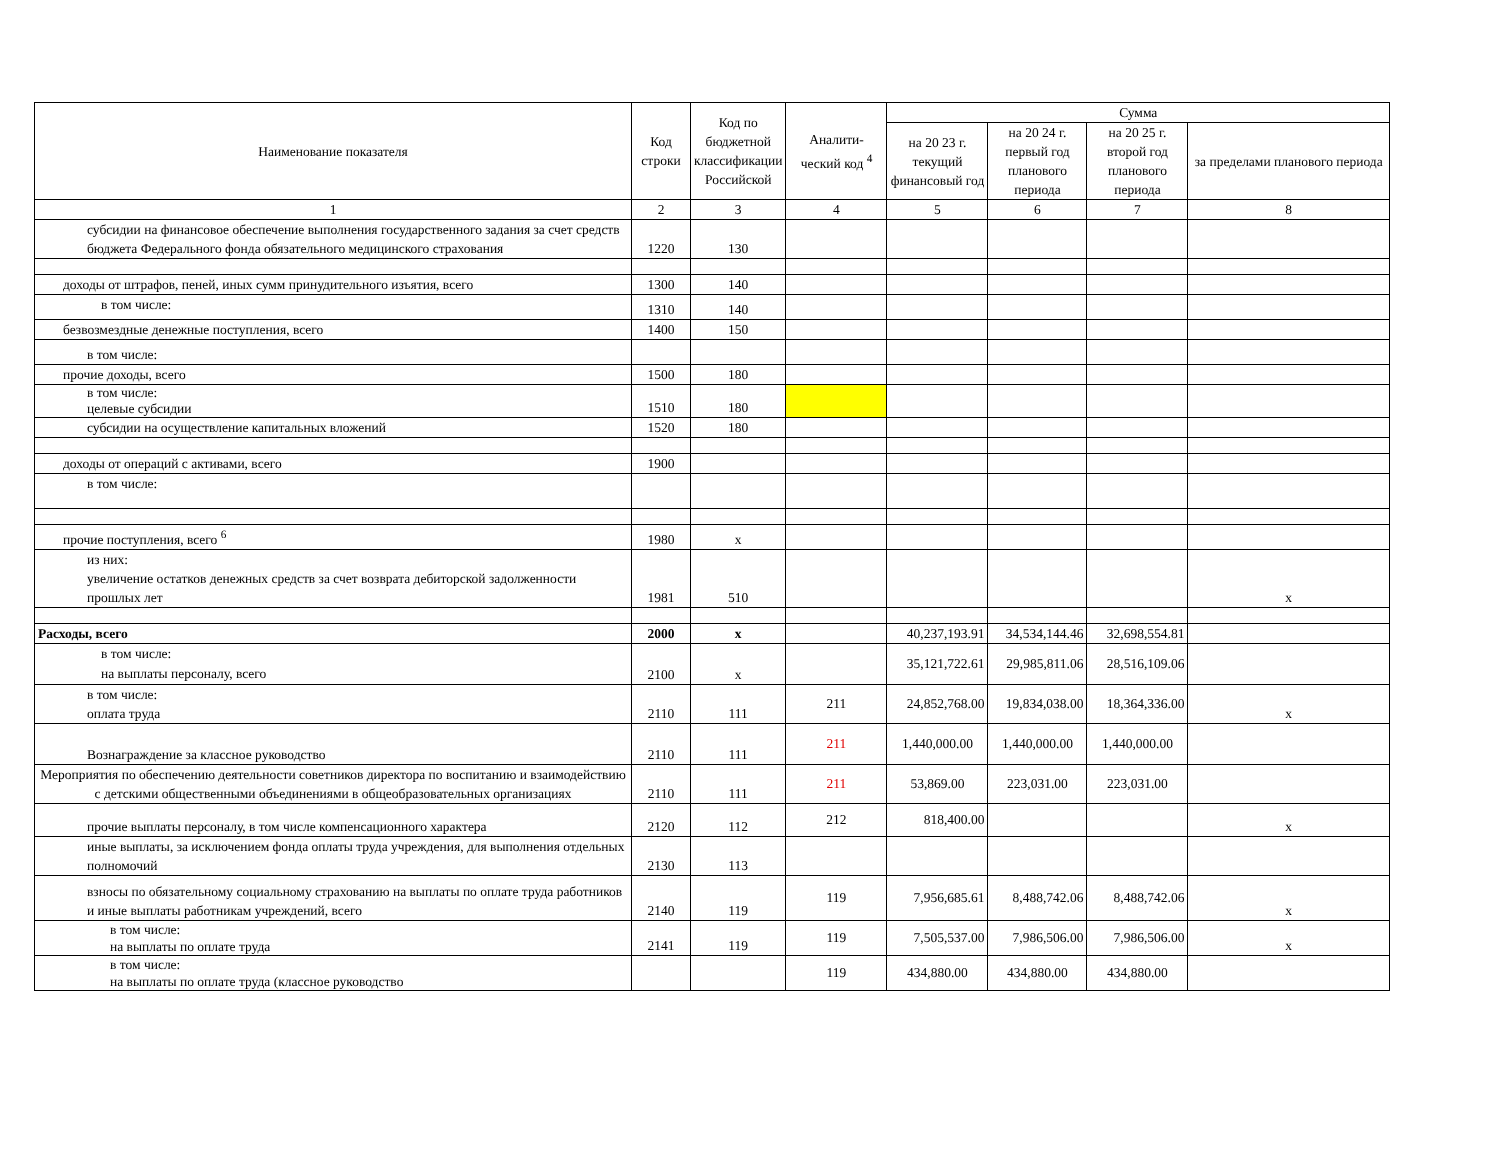| Наименование показателя | Код строки | Код по бюджетной классификации Российской | Аналити-ческий код <sup>4</sup> | Сумма | | | |
| --- | --- | --- | --- | --- | --- | --- | --- |
| | | | | на 20 23 г. текущий финансовый год | на 20 24 г. первый год планового периода | на 20 25 г. второй год планового периода | за пределами планового периода |
| 1 | 2 | 3 | 4 | 5 | 6 | 7 | 8 |
| субсидии на финансовое обеспечение выполнения государственного задания за счет средств бюджета Федерального фонда обязательного медицинского страхования | 1220 | 130 | | | | | |
| доходы от штрафов, пеней, иных сумм принудительного изъятия, всего | 1300 | 140 | | | | | |
| в том числе: | 1310 | 140 | | | | | |
| безвозмездные денежные поступления, всего | 1400 | 150 | | | | | |
| в том числе: | | | | | | | |
| прочие доходы, всего | 1500 | 180 | | | | | |
| в том числе: целевые субсидии | 1510 | 180 | | | | | |
| субсидии на осуществление капитальных вложений | 1520 | 180 | | | | | |
| доходы от операций с активами, всего | 1900 | | | | | | |
| в том числе: | | | | | | | |
| прочие поступления, всего <sup>6</sup> | 1980 | x | | | | | |
| из них: увеличение остатков денежных средств за счет возврата дебиторской задолженности прошлых лет | 1981 | 510 | | | | | x |
| Расходы, всего | 2000 | x | | 40,237,193.91 | 34,534,144.46 | 32,698,554.81 | |
| в том числе: на выплаты персоналу, всего | 2100 | x | | 35,121,722.61 | 29,985,811.06 | 28,516,109.06 | |
| в том числе: оплата труда | 2110 | 111 | 211 | 24,852,768.00 | 19,834,038.00 | 18,364,336.00 | x |
| Вознаграждение за классное руководство | 2110 | 111 | 211 | 1,440,000.00 | 1,440,000.00 | 1,440,000.00 | |
| Мероприятия по обеспечению деятельности советников директора по воспитанию и взаимодействию с детскими общественными объединениями в общеобразовательных организациях | 2110 | 111 | 211 | 53,869.00 | 223,031.00 | 223,031.00 | |
| прочие выплаты персоналу, в том числе компенсационного характера | 2120 | 112 | 212 | 818,400.00 | | | x |
| иные выплаты, за исключением фонда оплаты труда учреждения, для выполнения отдельных полномочий | 2130 | 113 | | | | | |
| взносы по обязательному социальному страхованию на выплаты по оплате труда работников и иные выплаты работникам учреждений, всего | 2140 | 119 | 119 | 7,956,685.61 | 8,488,742.06 | 8,488,742.06 | x |
| в том числе: на выплаты по оплате труда | 2141 | 119 | 119 | 7,505,537.00 | 7,986,506.00 | 7,986,506.00 | x |
| в том числе: на выплаты по оплате труда (классное руководство | | | 119 | 434,880.00 | 434,880.00 | 434,880.00 | |